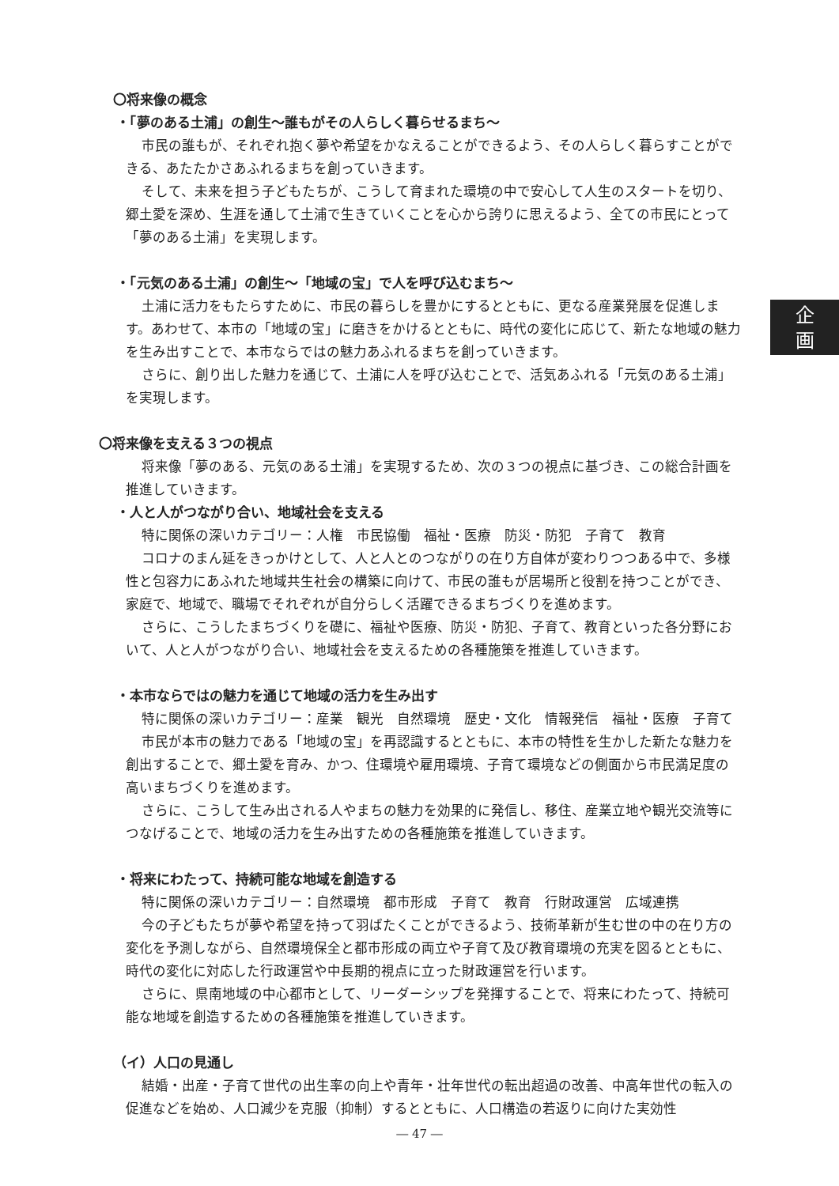〇将来像の概念
・「夢のある土浦」の創生～誰もがその人らしく暮らせるまち～
市民の誰もが、それぞれ抱く夢や希望をかなえることができるよう、その人らしく暮らすことができる、あたたかさあふれるまちを創っていきます。
そして、未来を担う子どもたちが、こうして育まれた環境の中で安心して人生のスタートを切り、郷土愛を深め、生涯を通して土浦で生きていくことを心から誇りに思えるよう、全ての市民にとって「夢のある土浦」を実現します。
・「元気のある土浦」の創生～「地域の宝」で人を呼び込むまち～
土浦に活力をもたらすために、市民の暮らしを豊かにするとともに、更なる産業発展を促進します。あわせて、本市の「地域の宝」に磨きをかけるとともに、時代の変化に応じて、新たな地域の魅力を生み出すことで、本市ならではの魅力あふれるまちを創っていきます。
さらに、創り出した魅力を通じて、土浦に人を呼び込むことで、活気あふれる「元気のある土浦」を実現します。
〇将来像を支える３つの視点
将来像「夢のある、元気のある土浦」を実現するため、次の３つの視点に基づき、この総合計画を推進していきます。
・人と人がつながり合い、地域社会を支える
特に関係の深いカテゴリー：人権　市民協働　福祉・医療　防災・防犯　子育て　教育
コロナのまん延をきっかけとして、人と人とのつながりの在り方自体が変わりつつある中で、多様性と包容力にあふれた地域共生社会の構築に向けて、市民の誰もが居場所と役割を持つことができ、家庭で、地域で、職場でそれぞれが自分らしく活躍できるまちづくりを進めます。
さらに、こうしたまちづくりを礎に、福祉や医療、防災・防犯、子育て、教育といった各分野において、人と人がつながり合い、地域社会を支えるための各種施策を推進していきます。
・本市ならではの魅力を通じて地域の活力を生み出す
特に関係の深いカテゴリー：産業　観光　自然環境　歴史・文化　情報発信　福祉・医療　子育て
市民が本市の魅力である「地域の宝」を再認識するとともに、本市の特性を生かした新たな魅力を創出することで、郷土愛を育み、かつ、住環境や雇用環境、子育て環境などの側面から市民満足度の高いまちづくりを進めます。
さらに、こうして生み出される人やまちの魅力を効果的に発信し、移住、産業立地や観光交流等につなげることで、地域の活力を生み出すための各種施策を推進していきます。
・将来にわたって、持続可能な地域を創造する
特に関係の深いカテゴリー：自然環境　都市形成　子育て　教育　行財政運営　広域連携
今の子どもたちが夢や希望を持って羽ばたくことができるよう、技術革新が生む世の中の在り方の変化を予測しながら、自然環境保全と都市形成の両立や子育て及び教育環境の充実を図るとともに、時代の変化に対応した行政運営や中長期的視点に立った財政運営を行います。
さらに、県南地域の中心都市として、リーダーシップを発揮することで、将来にわたって、持続可能な地域を創造するための各種施策を推進していきます。
（イ）人口の見通し
結婚・出産・子育て世代の出生率の向上や青年・壮年世代の転出超過の改善、中高年世代の転入の促進などを始め、人口減少を克服（抑制）するとともに、人口構造の若返りに向けた実効性
企
画
― 47 ―